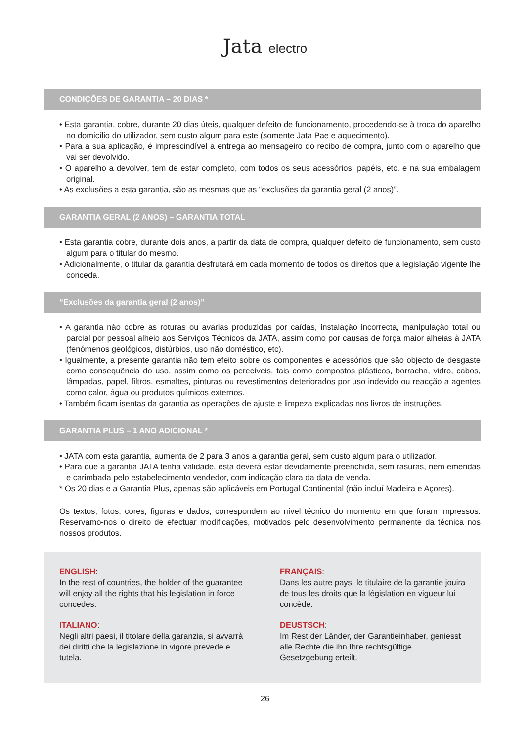Jata electro
CONDIÇÕES DE GARANTIA – 20 DIAS *
• Esta garantia, cobre, durante 20 dias úteis, qualquer defeito de funcionamento, procedendo-se à troca do aparelho no domicílio do utilizador, sem custo algum para este (somente Jata Pae e aquecimento).
• Para a sua aplicação, é imprescindível a entrega ao mensageiro do recibo de compra, junto com o aparelho que vai ser devolvido.
• O aparelho a devolver, tem de estar completo, com todos os seus acessórios, papéis, etc. e na sua embalagem original.
• As exclusões a esta garantia, são as mesmas que as “exclusões da garantia geral (2 anos)”.
GARANTIA GERAL (2 ANOS) – GARANTIA TOTAL
• Esta garantia cobre, durante dois anos, a partir da data de compra, qualquer defeito de funcionamento, sem custo algum para o titular do mesmo.
• Adicionalmente, o titular da garantia desfrutará em cada momento de todos os direitos que a legislação vigente lhe conceda.
“Exclusões da garantia geral (2 anos)”
• A garantia não cobre as roturas ou avarias produzidas por caídas, instalação incorrecta, manipulação total ou parcial por pessoal alheio aos Serviços Técnicos da JATA, assim como por causas de força maior alheias à JATA (fenómenos geológicos, distúrbios, uso não doméstico, etc).
• Igualmente, a presente garantia não tem efeito sobre os componentes e acessórios que são objecto de desgaste como consequência do uso, assim como os perecíveis, tais como compostos plásticos, borracha, vidro, cabos, lâmpadas, papel, filtros, esmaltes, pinturas ou revestimentos deteriorados por uso indevido ou reacção a agentes como calor, água ou produtos químicos externos.
• Também ficam isentas da garantia as operações de ajuste e limpeza explicadas nos livros de instruções.
GARANTIA PLUS – 1 ANO ADICIONAL *
• JATA com esta garantia, aumenta de 2 para 3 anos a garantia geral, sem custo algum para o utilizador.
• Para que a garantia JATA tenha validade, esta deverá estar devidamente preenchida, sem rasuras, nem emendas e carimbada pelo estabelecimento vendedor, com indicação clara da data de venda.
* Os 20 dias e a Garantia Plus, apenas são aplicáveis em Portugal Continental (não incluí Madeira e Açores).
Os textos, fotos, cores, figuras e dados, correspondem ao nível técnico do momento em que foram impressos. Reservamo-nos o direito de efectuar modificações, motivados pelo desenvolvimento permanente da técnica nos nossos produtos.
ENGLISH:
In the rest of countries, the holder of the guarantee will enjoy all the rights that his legislation in force concedes.
FRANÇAIS:
Dans les autre pays, le titulaire de la garantie jouira de tous les droits que la législation en vigueur lui concède.
ITALIANO:
Negli altri paesi, il titolare della garanzia, si avvarrà dei diritti che la legislazione in vigore prevede e tutela.
DEUSTSCH:
Im Rest der Länder, der Garantieinhaber, geniesst alle Rechte die ihn Ihre rechtsgültige Gesetzgebung erteilt.
26